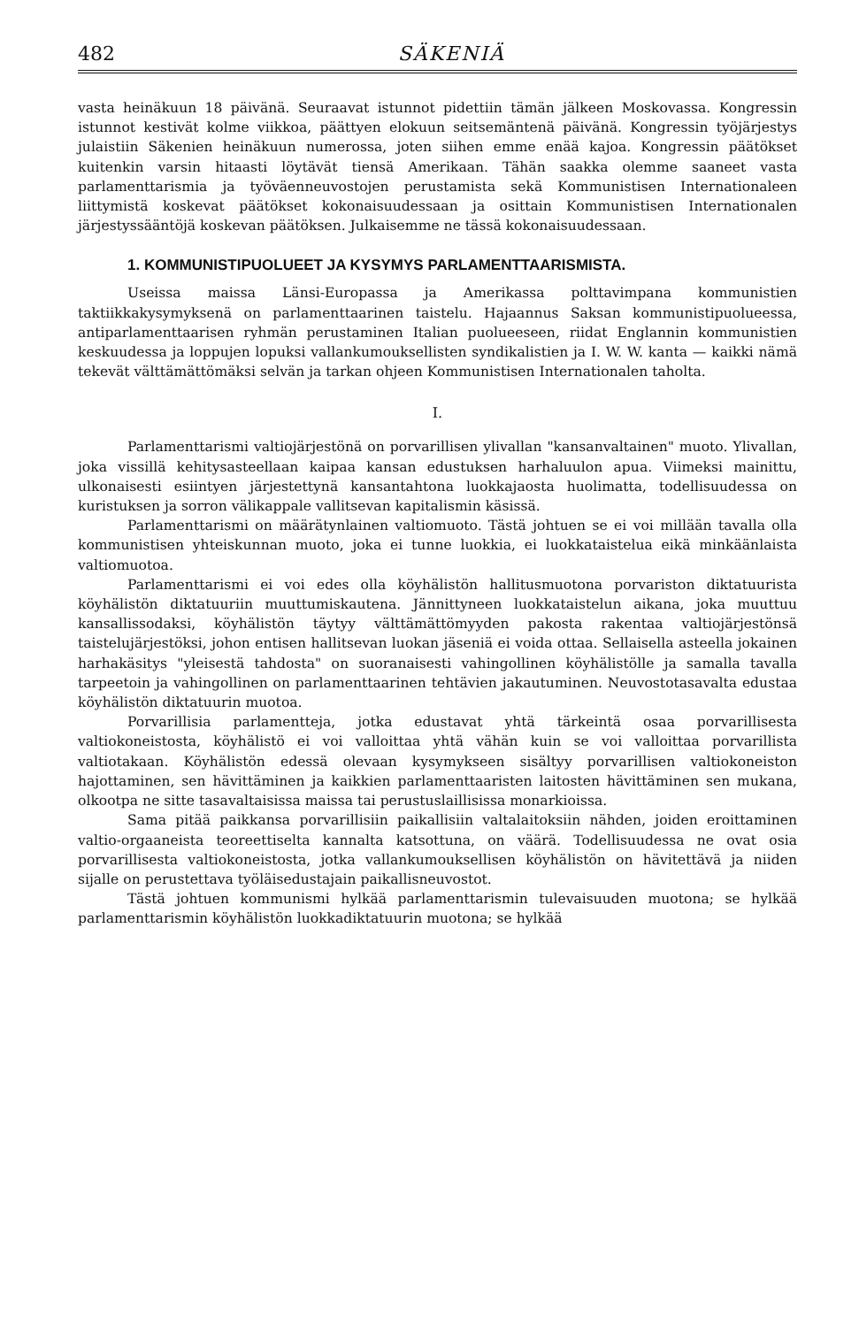482 SÄKENIÄ
vasta heinäkuun 18 päivänä. Seuraavat istunnot pidettiin tämän jälkeen Moskovassa. Kongressin istunnot kestivät kolme viikkoa, päättyen elokuun seitsemäntenä päivänä. Kongressin työjärjestys julaistiin Säkenien heinäkuun numerossa, joten siihen emme enää kajoa. Kongressin päätökset kuitenkin varsin hitaasti löytävät tiensä Amerikaan. Tähän saakka olemme saaneet vasta parlamenttarismia ja työväenneuvostojen perustamista sekä Kommunistisen Internationaleen liittymistä koskevat päätökset kokonaisuudessaan ja osittain Kommunistisen Internationalen järjestyssääntöjä koskevan päätöksen. Julkaisemme ne tässä kokonaisuudessaan.
1. KOMMUNISTIPUOLUEET JA KYSYMYS PARLAMENTTAARISMISTA.
Useissa maissa Länsi-Europassa ja Amerikassa polttavimpana kommunistien taktiikkakysymyksenä on parlamenttaarinen taistelu. Hajaannus Saksan kommunistipuolueessa, antiparlamenttaarisen ryhmän perustaminen Italian puolueeseen, riidat Englannin kommunistien keskuudessa ja loppujen lopuksi vallankumouksellisten syndikalistien ja I. W. W. kanta — kaikki nämä tekevät välttämättömäksi selvän ja tarkan ohjeen Kommunistisen Internationalen taholta.
I.
Parlamenttarismi valtiojärjestönä on porvarillisen ylivallan "kansanvaltainen" muoto. Ylivallan, joka vissillä kehitysasteellaan kaipaa kansan edustuksen harhaluulon apua. Viimeksi mainittu, ulkonaisesti esiintyen järjestettynä kansantahtona luokkajaosta huolimatta, todellisuudessa on kuristuksen ja sorron välikappale vallitsevan kapitalismin käsissä.
Parlamenttarismi on määrätynlainen valtiomuoto. Tästä johtuen se ei voi millään tavalla olla kommunistisen yhteiskunnan muoto, joka ei tunne luokkia, ei luokkataistelua eikä minkäänlaista valtiomuotoa.
Parlamenttarismi ei voi edes olla köyhälistön hallitusmuotona porvariston diktatuurista köyhälistön diktatuuriin muuttumiskautena. Jännittyneen luokkataistelun aikana, joka muuttuu kansallissodaksi, köyhälistön täytyy välttämättömyyden pakosta rakentaa valtiojärjestönsä taistelujärjestöksi, johon entisen hallitsevan luokan jäseniä ei voida ottaa. Sellaisella asteella jokainen harhakäsitys "yleisestä tahdosta" on suoranaisesti vahingollinen köyhälistölle ja samalla tavalla tarpeetoin ja vahingollinen on parlamenttaarinen tehtävien jakautuminen. Neuvostotasavalta edustaa köyhälistön diktatuurin muotoa.
Porvarillisia parlamentteja, jotka edustavat yhtä tärkeintä osaa porvarillisesta valtiokoneistosta, köyhälistö ei voi valloittaa yhtä vähän kuin se voi valloittaa porvarillista valtiotakaan. Köyhälistön edessä olevaan kysymykseen sisältyy porvarillisen valtiokoneiston hajottaminen, sen hävittäminen ja kaikkien parlamenttaaristen laitosten hävittäminen sen mukana, olkootpa ne sitte tasavaltaisissa maissa tai perustuslaillisissa monarkioissa.
Sama pitää paikkansa porvarillisiin paikallisiin valtalaitoksiin nähden, joiden eroittaminen valtio-orgaaneista teoreettiselta kannalta katsottuna, on väärä. Todellisuudessa ne ovat osia porvarillisesta valtiokoneistosta, jotka vallankumouksellisen köyhälistön on hävitettävä ja niiden sijalle on perustettava työläisedustajain paikallisneuvostot.
Tästä johtuen kommunismi hylkää parlamenttarismin tulevaisuuden muotona; se hylkää parlamenttarismin köyhälistön luokkadiktatuurin muotona; se hylkää